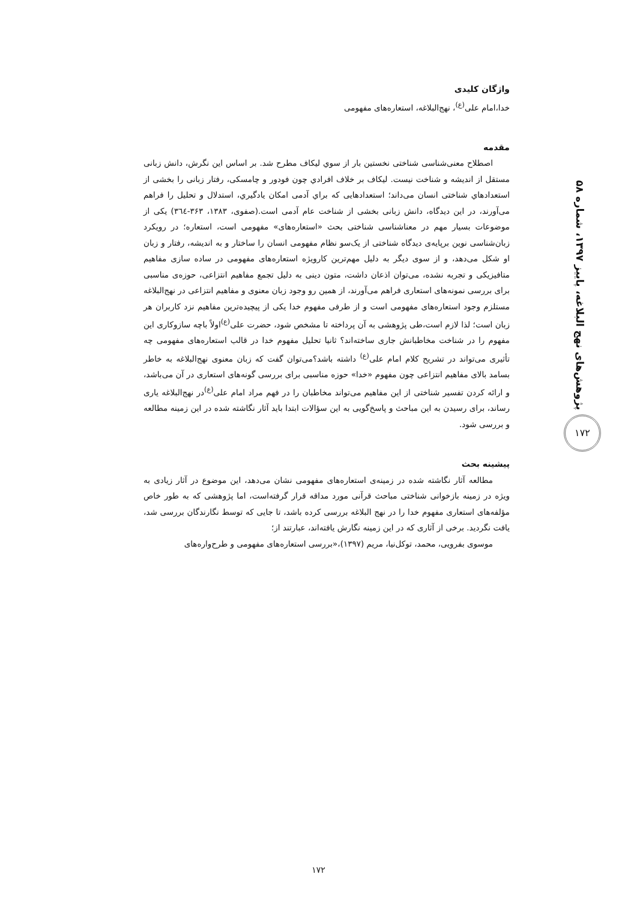پژوهش‌های نهج البلاغه، پاییز ۱۳۹۷، شماره ۵۸
۱۷۲
واژگان کلیدی
خدا،امام علی<sup>(ع)</sup>، نهج‌البلاغه، استعاره‌های مفهومی
مقدمه
اصطلاح معنی‌شناسی شناختی نخستین بار از سوي لیکاف مطرح شد. بر اساس این نگرش، دانش زبانی مستقل از اندیشه و شناخت نیست. لیکاف بر خلاف افرادي چون فودور و چامسکی، رفتار زبانی را بخشی از استعدادهاي شناختی انسان می‌داند؛ استعدادهایی که براي آدمی امکان یادگیري، استدلال و تحلیل را فراهم می‌آورند، در این دیدگاه، دانش زبانی بخشی از شناخت عام آدمی است.(صفوی، ۱۳۸۳، ۳۶۳-۳٦٤) یکی از موضوعات بسیار مهم در معناشناسی شناختی بحث «استعاره‌های» مفهومی است، استعاره؛ در رویکرد زبان‌شناسی نوین برپایه‌ی دیدگاه شناختی از یک‌سو نظام مفهومی انسان را ساختار و به اندیشه، رفتار و زبان او شکل می‌دهد، و از سوی دیگر به دلیل مهم‌ترین کارویژه استعاره‌های مفهومی در ساده سازی مفاهیم متافیزیکی و تجربه نشده، می‌توان اذعان داشت، متون دینی به دلیل تجمع مفاهیم انتزاعی، حوزه‌ی مناسبی برای بررسی نمونه‌های استعاری فراهم می‌آورند، از همین رو وجود زبان معنوی و مفاهیم انتزاعی در نهج‌البلاغه مستلزم وجود استعاره‌های مفهومی است و از طرفی مفهوم خدا یکی از پیچیده‌ترین مفاهیم نزد کاربران هر زبان است؛ لذا لازم است،طی پژوهشی به آن پرداخته تا مشخص شود، حضرت علی<sup>(ع)</sup>اولاً باچه سازوکاری این مفهوم را در شناخت مخاطبانش جاری ساخته‌اند؟ ثانیا تحلیل مفهوم خدا در قالب استعاره‌های مفهومی چه تأثیری می‌تواند در تشریح کلام امام علی<sup>(ع)</sup> داشته باشد؟می‌توان گفت که زبان معنوی نهج‌البلاغه به خاطر بسامد بالای مفاهیم انتزاعی چون مفهوم «خدا» حوزه مناسبی برای بررسی گونه‌های استعاری در آن می‌باشد، و ارائه کردن تفسیر شناختی از این مفاهیم می‌تواند مخاطبان را در فهم مراد امام علی<sup>(ع)</sup>در نهج‌البلاغه یاری رساند، برای رسیدن به این مباحث و پاسخ‌گویی به این سؤالات ابتدا باید آثار نگاشته شده در این زمینه مطالعه و بررسی شود.
پیشینه بحث
مطالعه آثار نگاشته شده در زمینه‌ی استعاره‌های مفهومی نشان می‌دهد، این موضوع در آثار زیادی به ویژه در زمینه بازخوانی شناختی مباحث قرآنی مورد مداقه قرار گرفته‌است، اما پژوهشی که به طور خاص مؤلفه‌های استعاری مفهوم خدا را در نهج البلاغه بررسی کرده باشد، تا جایی که توسط نگارندگان بررسی شد، یافت نگردید. برخی از آثاری که در این زمینه نگارش یافته‌اند، عبارتند از؛
موسوی بفرویی، محمد، توکل‌نیا، مریم (۱۳۹۷)،«بررسی استعاره‌های مفهومی و طرح‌واره‌های
۱۷۲